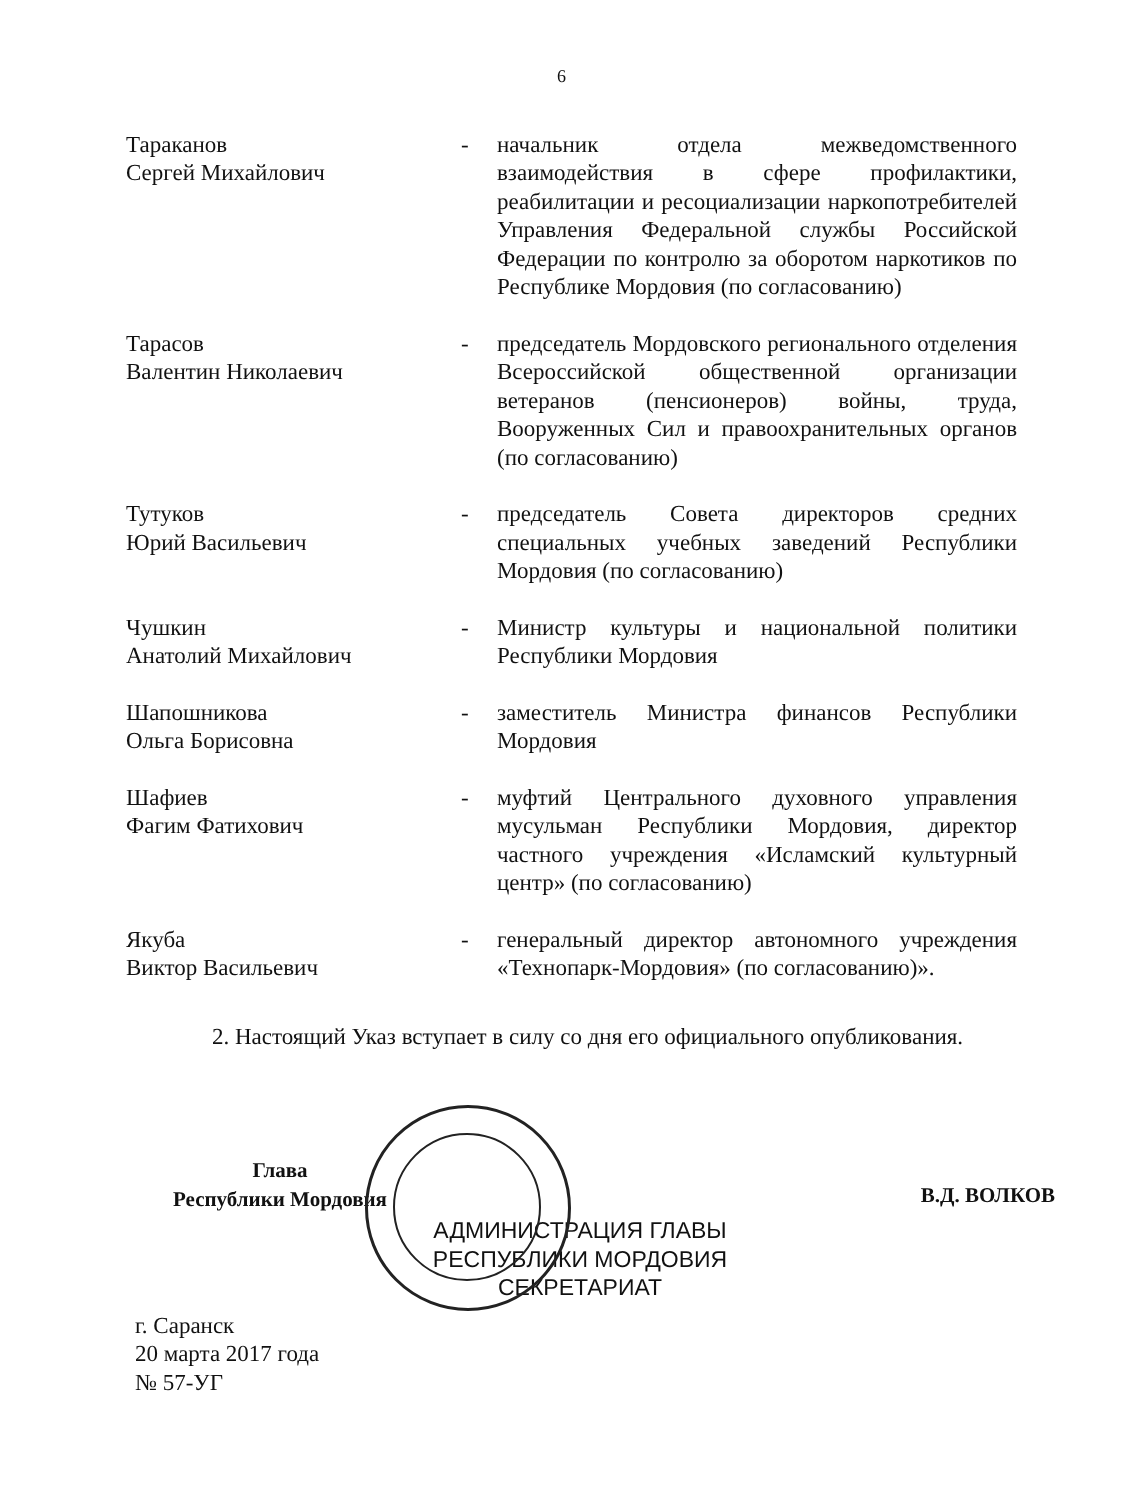6
Тараканов
Сергей Михайлович
- начальник отдела межведомственного взаимодействия в сфере профилактики, реабилитации и ресоциализации наркопотребителей Управления Федеральной службы Российской Федерации по контролю за оборотом наркотиков по Республике Мордовия (по согласованию)
Тарасов
Валентин Николаевич
- председатель Мордовского регионального отделения Всероссийской общественной организации ветеранов (пенсионеров) войны, труда, Вооруженных Сил и правоохранительных органов (по согласованию)
Тутуков
Юрий Васильевич
- председатель Совета директоров средних специальных учебных заведений Республики Мордовия (по согласованию)
Чушкин
Анатолий Михайлович
- Министр культуры и национальной политики Республики Мордовия
Шапошникова
Ольга Борисовна
- заместитель Министра финансов Республики Мордовия
Шафиев
Фагим Фатихович
- муфтий Центрального духовного управления мусульман Республики Мордовия, директор частного учреждения «Исламский культурный центр» (по согласованию)
Якуба
Виктор Васильевич
- генеральный директор автономного учреждения «Технопарк-Мордовия» (по согласованию)».
2. Настоящий Указ вступает в силу со дня его официального опубликования.
Глава
Республики Мордовия
АДМИНИСТРАЦИЯ ГЛАВЫ РЕСПУБЛИКИ МОРДОВИЯ СЕКРЕТАРИАТ
В.Д. ВОЛКОВ
г. Саранск
20 марта 2017 года
№ 57-УГ